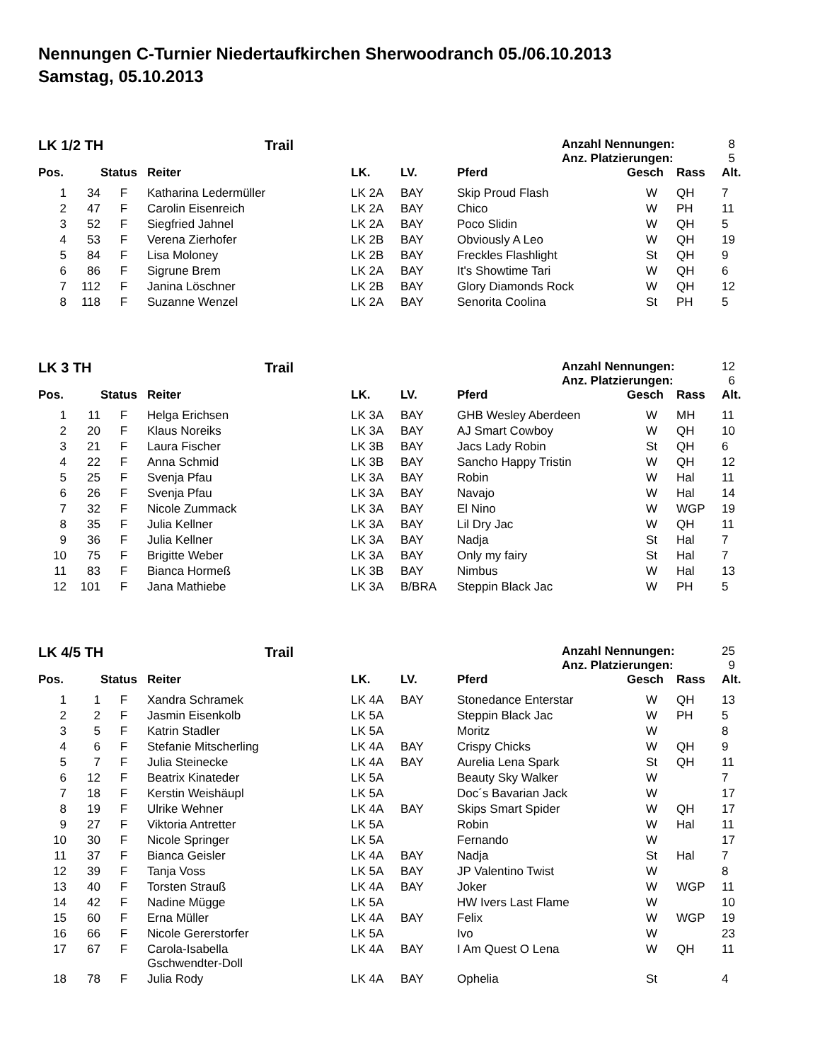Nennungen C-Turnier Niedertaufkirchen Sherwoodranch 05./06.10.2013
Samstag, 05.10.2013
LK 1/2 TH Trail
Anzahl Nennungen: 8
Anz. Platzierungen: 5
| Pos. | | Status | Reiter | LK. | LV. | Pferd | Gesch | Rass | Alt. |
| --- | --- | --- | --- | --- | --- | --- | --- | --- | --- |
| 1 | 34 | F | Katharina Ledermüller | LK 2A | BAY | Skip Proud Flash | W | QH | 7 |
| 2 | 47 | F | Carolin Eisenreich | LK 2A | BAY | Chico | W | PH | 11 |
| 3 | 52 | F | Siegfried Jahnel | LK 2A | BAY | Poco Slidin | W | QH | 5 |
| 4 | 53 | F | Verena Zierhofer | LK 2B | BAY | Obviously A Leo | W | QH | 19 |
| 5 | 84 | F | Lisa Moloney | LK 2B | BAY | Freckles Flashlight | St | QH | 9 |
| 6 | 86 | F | Sigrune Brem | LK 2A | BAY | It's Showtime Tari | W | QH | 6 |
| 7 | 112 | F | Janina Löschner | LK 2B | BAY | Glory Diamonds Rock | W | QH | 12 |
| 8 | 118 | F | Suzanne Wenzel | LK 2A | BAY | Senorita Coolina | St | PH | 5 |
LK 3 TH Trail
Anzahl Nennungen: 12
Anz. Platzierungen: 6
| Pos. | | Status | Reiter | LK. | LV. | Pferd | Gesch | Rass | Alt. |
| --- | --- | --- | --- | --- | --- | --- | --- | --- | --- |
| 1 | 11 | F | Helga Erichsen | LK 3A | BAY | GHB Wesley Aberdeen | W | MH | 11 |
| 2 | 20 | F | Klaus Noreiks | LK 3A | BAY | AJ Smart Cowboy | W | QH | 10 |
| 3 | 21 | F | Laura Fischer | LK 3B | BAY | Jacs Lady Robin | St | QH | 6 |
| 4 | 22 | F | Anna Schmid | LK 3B | BAY | Sancho Happy Tristin | W | QH | 12 |
| 5 | 25 | F | Svenja Pfau | LK 3A | BAY | Robin | W | Hal | 11 |
| 6 | 26 | F | Svenja Pfau | LK 3A | BAY | Navajo | W | Hal | 14 |
| 7 | 32 | F | Nicole Zummack | LK 3A | BAY | El Nino | W | WGP | 19 |
| 8 | 35 | F | Julia Kellner | LK 3A | BAY | Lil Dry Jac | W | QH | 11 |
| 9 | 36 | F | Julia Kellner | LK 3A | BAY | Nadja | St | Hal | 7 |
| 10 | 75 | F | Brigitte Weber | LK 3A | BAY | Only my fairy | St | Hal | 7 |
| 11 | 83 | F | Bianca Hormeß | LK 3B | BAY | Nimbus | W | Hal | 13 |
| 12 | 101 | F | Jana Mathiebe | LK 3A | B/BRA | Steppin Black Jac | W | PH | 5 |
LK 4/5 TH Trail
Anzahl Nennungen: 25
Anz. Platzierungen: 9
| Pos. | | Status | Reiter | LK. | LV. | Pferd | Gesch | Rass | Alt. |
| --- | --- | --- | --- | --- | --- | --- | --- | --- | --- |
| 1 | 1 | F | Xandra Schramek | LK 4A | BAY | Stonedance Enterstar | W | QH | 13 |
| 2 | 2 | F | Jasmin Eisenkolb | LK 5A | | Steppin Black Jac | W | PH | 5 |
| 3 | 5 | F | Katrin Stadler | LK 5A | | Moritz | W | | 8 |
| 4 | 6 | F | Stefanie Mitscherling | LK 4A | BAY | Crispy Chicks | W | QH | 9 |
| 5 | 7 | F | Julia Steinecke | LK 4A | BAY | Aurelia Lena Spark | St | QH | 11 |
| 6 | 12 | F | Beatrix Kinateder | LK 5A | | Beauty Sky Walker | W | | 7 |
| 7 | 18 | F | Kerstin Weishäupl | LK 5A | | Doc´s Bavarian Jack | W | | 17 |
| 8 | 19 | F | Ulrike Wehner | LK 4A | BAY | Skips Smart Spider | W | QH | 17 |
| 9 | 27 | F | Viktoria Antretter | LK 5A | | Robin | W | Hal | 11 |
| 10 | 30 | F | Nicole Springer | LK 5A | | Fernando | W | | 17 |
| 11 | 37 | F | Bianca Geisler | LK 4A | BAY | Nadja | St | Hal | 7 |
| 12 | 39 | F | Tanja Voss | LK 5A | BAY | JP Valentino Twist | W | | 8 |
| 13 | 40 | F | Torsten Strauß | LK 4A | BAY | Joker | W | WGP | 11 |
| 14 | 42 | F | Nadine Mügge | LK 5A | | HW Ivers Last Flame | W | | 10 |
| 15 | 60 | F | Erna Müller | LK 4A | BAY | Felix | W | WGP | 19 |
| 16 | 66 | F | Nicole Gererstorfer | LK 5A | | Ivo | W | | 23 |
| 17 | 67 | F | Carola-Isabella Gschwendter-Doll | LK 4A | BAY | I Am Quest O Lena | W | QH | 11 |
| 18 | 78 | F | Julia Rody | LK 4A | BAY | Ophelia | St | | 4 |